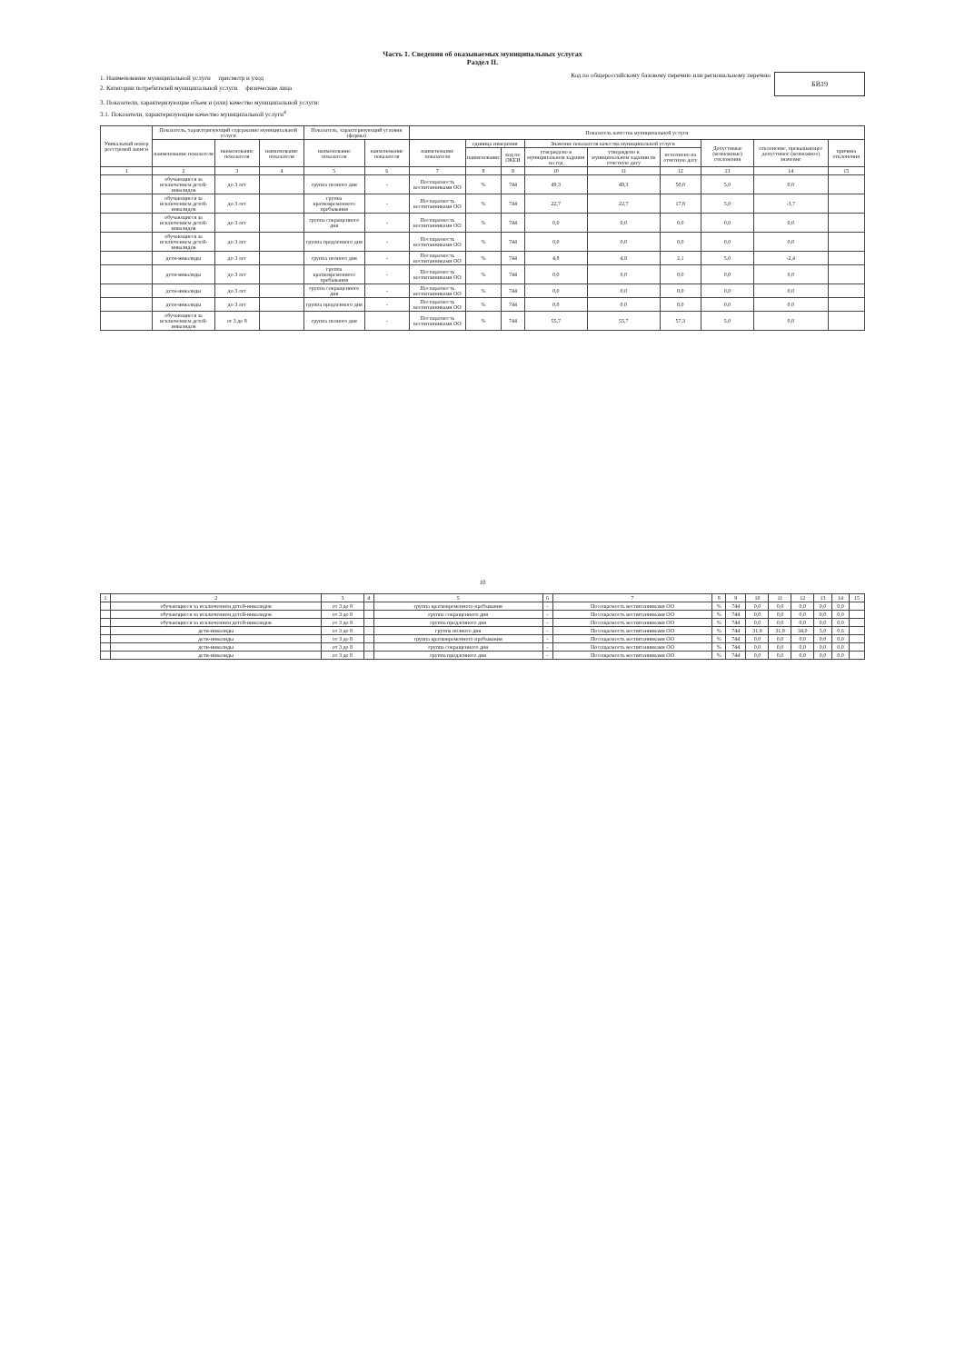Часть 1. Сведения об оказываемых муниципальных услугах
Раздел II.
1. Наименование муниципальной услуги присмотр и уход
2. Категории потребителей муниципальной услуги физические лица
Код по общероссийскому базовому перечню или региональному перечню
БВ19
3. Показатели, характеризующие объем и (или) качество муниципальной услуги:
3.1. Показатели, характеризующие качество муниципальной услуги<sup>4</sup>
| Уникальный номер реестровой записи | Показатель, характеризующий содержание муниципальной услуги | | | Показатель, характеризующий условия (формы) | | Показатель качества муниципальной услуги | | | | | | | | |
| --- | --- | --- | --- | --- | --- | --- | --- | --- | --- | --- | --- | --- | --- | --- |
| | наименование показателя | наименование показателя | наименование показателя | наименование показателя | наименование показателя | наименование показателя | единица измерения | | Значение показателя качества муниципальной услуги | | | Допустимые (возможные) отклонения | отклонение, превышающее допустимое (возможное) значение | причина отклонения |
| | | | | | | | наименование | код по ОКЕИ | утверждено в муниципальном задании на год | утверждено в муниципальном задании на отчетную дату | исполнено на отчетную дату | | | |
| 1 | 2 | 3 | 4 | 5 | 6 | 7 | 8 | 9 | 10 | 11 | 12 | 13 | 14 | 15 |
| | обучающиеся за исключением детей-инвалидов | до 3 лет | | группа полного дня | - | Посещаемость воспитанниками ОО | % | 744 | 49,3 | 49,3 | 50,0 | 5,0 | 0,0 | |
| | обучающиеся за исключением детей-инвалидов | до 3 лет | | группа кратковременного пребывания | - | Посещаемость воспитанниками ОО | % | 744 | 22,7 | 22,7 | 17,8 | 5,0 | -3,7 | |
| | обучающиеся за исключением детей-инвалидов | до 3 лет | | группа сокращенного дня | - | Посещаемость воспитанниками ОО | % | 744 | 0,0 | 0,0 | 0,0 | 0,0 | 0,0 | |
| | обучающиеся за исключением детей-инвалидов | до 3 лет | | группа продленного дня | - | Посещаемость воспитанниками ОО | % | 744 | 0,0 | 0,0 | 0,0 | 0,0 | 0,0 | |
| | дети-инвалиды | до 3 лет | | группа полного дня | - | Посещаемость воспитанниками ОО | % | 744 | 4,8 | 4,8 | 2,1 | 5,0 | -2,4 | |
| | дети-инвалиды | до 3 лет | | группа кратковременного пребывания | - | Посещаемость воспитанниками ОО | % | 744 | 0,0 | 0,0 | 0,0 | 0,0 | 0,0 | |
| | дети-инвалиды | до 3 лет | | группа сокращенного дня | - | Посещаемость воспитанниками ОО | % | 744 | 0,0 | 0,0 | 0,0 | 0,0 | 0,0 | |
| | дети-инвалиды | до 3 лет | | группа продленного дня | - | Посещаемость воспитанниками ОО | % | 744 | 0,0 | 0,0 | 0,0 | 0,0 | 0,0 | |
| | обучающиеся за исключением детей-инвалидов | от 3 до 8 | | группа полного дня | - | Посещаемость воспитанниками ОО | % | 744 | 55,7 | 55,7 | 57,3 | 5,0 | 0,0 | |
10
| 1 | 2 | 3 | 4 | 5 | 6 | 7 | 8 | 9 | 10 | 11 | 12 | 13 | 14 | 15 |
| | обучающиеся за исключением детей-инвалидов | от 3 до 8 | | группа кратковременного пребывания | - | Посещаемость воспитанниками ОО | % | 744 | 0,0 | 0,0 | 0,0 | 0,0 | 0,0 | |
| | обучающиеся за исключением детей-инвалидов | от 3 до 8 | | группа сокращенного дня | - | Посещаемость воспитанниками ОО | % | 744 | 0,0 | 0,0 | 0,0 | 0,0 | 0,0 | |
| | обучающиеся за исключением детей-инвалидов | от 3 до 8 | | группа продленного дня | - | Посещаемость воспитанниками ОО | % | 744 | 0,0 | 0,0 | 0,0 | 0,0 | 0,0 | |
| | дети-инвалиды | от 3 до 8 | | группа полного дня | - | Посещаемость воспитанниками ОО | % | 744 | 31,9 | 31,9 | 34,0 | 5,0 | 0,6 | |
| | дети-инвалиды | от 3 до 8 | | группа кратковременного пребывания | - | Посещаемость воспитанниками ОО | % | 744 | 0,0 | 0,0 | 0,0 | 0,0 | 0,0 | |
| | дети-инвалиды | от 3 до 8 | | группа сокращенного дня | - | Посещаемость воспитанниками ОО | % | 744 | 0,0 | 0,0 | 0,0 | 0,0 | 0,0 | |
| | дети-инвалиды | от 3 до 8 | | группа продленного дня | - | Посещаемость воспитанниками ОО | % | 744 | 0,0 | 0,0 | 0,0 | 0,0 | 0,0 | |